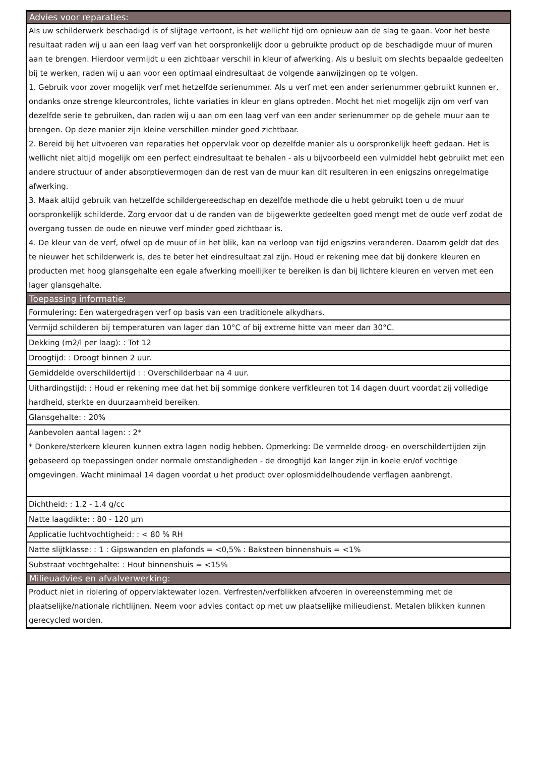| Advies voor reparaties: |
| --- |
| Als uw schilderwerk beschadigd is of slijtage vertoont, is het wellicht tijd om opnieuw aan de slag te gaan. Voor het beste resultaat raden wij u aan een laag verf van het oorspronkelijk door u gebruikte product op de beschadigde muur of muren aan te brengen. Hierdoor vermijdt u een zichtbaar verschil in kleur of afwerking. Als u besluit om slechts bepaalde gedeelten bij te werken, raden wij u aan voor een optimaal eindresultaat de volgende aanwijzingen op te volgen. 1. Gebruik voor zover mogelijk verf met hetzelfde serienummer. Als u verf met een ander serienummer gebruikt kunnen er, ondanks onze strenge kleurcontroles, lichte variaties in kleur en glans optreden. Mocht het niet mogelijk zijn om verf van dezelfde serie te gebruiken, dan raden wij u aan om een laag verf van een ander serienummer op de gehele muur aan te brengen. Op deze manier zijn kleine verschillen minder goed zichtbaar. 2. Bereid bij het uitvoeren van reparaties het oppervlak voor op dezelfde manier als u oorspronkelijk heeft gedaan. Het is wellicht niet altijd mogelijk om een perfect eindresultaat te behalen - als u bijvoorbeeld een vulmiddel hebt gebruikt met een andere structuur of ander absorptievermogen dan de rest van de muur kan dit resulteren in een enigszins onregelmatige afwerking. 3. Maak altijd gebruik van hetzelfde schildergereedschap en dezelfde methode die u hebt gebruikt toen u de muur oorspronkelijk schilderde. Zorg ervoor dat u de randen van de bijgewerkte gedeelten goed mengt met de oude verf zodat de overgang tussen de oude en nieuwe verf minder goed zichtbaar is. 4. De kleur van de verf, ofwel op de muur of in het blik, kan na verloop van tijd enigszins veranderen. Daarom geldt dat des te nieuwer het schilderwerk is, des te beter het eindresultaat zal zijn. Houd er rekening mee dat bij donkere kleuren en producten met hoog glansgehalte een egale afwerking moeilijker te bereiken is dan bij lichtere kleuren en verven met een lager glansgehalte. |
| Toepassing informatie: |
| Formulering: Een watergedragen verf op basis van een traditionele alkydhars. |
| Vermijd schilderen bij temperaturen van lager dan 10°C of bij extreme hitte van meer dan 30°C. |
| Dekking (m2/l per laag): : Tot 12 |
| Droogtijd: : Droogt binnen 2 uur. |
| Gemiddelde overschildertijd : : Overschilderbaar na 4 uur. |
| Uithardingstijd: : Houd er rekening mee dat het bij sommige donkere verfkleuren tot 14 dagen duurt voordat zij volledige hardheid, sterkte en duurzaamheid bereiken. |
| Glansgehalte: : 20% |
| Aanbevolen aantal lagen: : 2* * Donkere/sterkere kleuren kunnen extra lagen nodig hebben. Opmerking: De vermelde droog- en overschildertijden zijn gebaseerd op toepassingen onder normale omstandigheden - de droogtijd kan langer zijn in koele en/of vochtige omgevingen. Wacht minimaal 14 dagen voordat u het product over oplosmiddelhoudende verflagen aanbrengt. |
| Dichtheid: : 1.2 - 1.4 g/cc |
| Natte laagdikte: : 80 - 120 µm |
| Applicatie luchtvochtigheid: : < 80 % RH |
| Natte slijtklasse: : 1 : Gipswanden en plafonds = <0,5% : Baksteen binnenshuis = <1% |
| Substraat vochtgehalte: : Hout binnenshuis = <15% |
| Milieuadvies en afvalverwerking: |
| Product niet in riolering of oppervlaktewater lozen. Verfresten/verfblikken afvoeren in overeenstemming met de plaatselijke/nationale richtlijnen. Neem voor advies contact op met uw plaatselijke milieudienst. Metalen blikken kunnen gerecycled worden. |